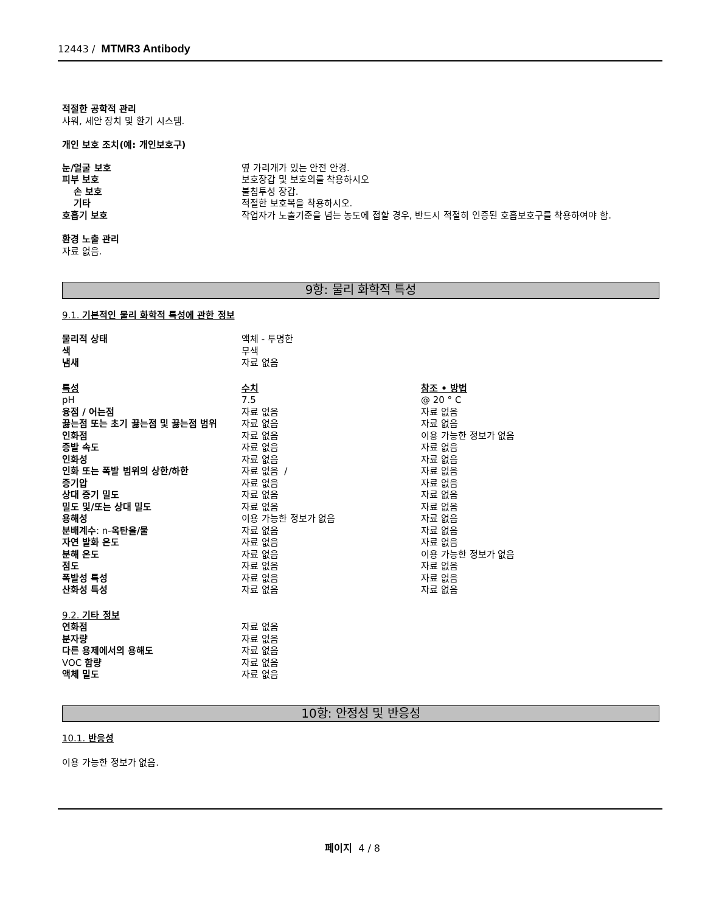12443 / MTMR3 Antibody
적절한 공학적 관리
샤워, 세안 장치 및 환기 시스템.
개인 보호 조치(예: 개인보호구)
| 눈/얼굴 보호 | 옆 가리개가 있는 안전 안경. |
| 피부 보호 | 보호장갑 및 보호의를 착용하시오 |
| 손 보호 | 불침투성 장갑. |
| 기타 | 적절한 보호복을 착용하시오. |
| 호흡기 보호 | 작업자가 노출기준을 넘는 농도에 접할 경우, 반드시 적절히 인증된 호흡보호구를 착용하여야 함. |
환경 노출 관리
자료 없음.
9항: 물리 화학적 특성
9.1. 기본적인 물리 화학적 특성에 관한 정보
| 물리적 상태 | 액체 - 투명한 | |
| 색 | 무색 | |
| 냄새 | 자료 없음 | |
| 특성 | 수치 | 참조 • 방법 |
| pH | 7.5 | @ 20 ° C |
| 융점 / 어는점 | 자료 없음 | 자료 없음 |
| 끓는점 또는 초기 끓는점 및 끓는점 범위 | 자료 없음 | 자료 없음 |
| 인화점 | 자료 없음 | 이용 가능한 정보가 없음 |
| 증발 속도 | 자료 없음 | 자료 없음 |
| 인화성 | 자료 없음 | 자료 없음 |
| 인화 또는 폭발 범위의 상한/하한 | 자료 없음 / | 자료 없음 |
| 증기압 | 자료 없음 | 자료 없음 |
| 상대 증기 밀도 | 자료 없음 | 자료 없음 |
| 밀도 및/또는 상대 밀도 | 자료 없음 | 자료 없음 |
| 용해성 | 이용 가능한 정보가 없음 | 자료 없음 |
| 분배계수 : n- 옥탄올/물 | 자료 없음 | 자료 없음 |
| 자연 발화 온도 | 자료 없음 | 자료 없음 |
| 분해 온도 | 자료 없음 | 이용 가능한 정보가 없음 |
| 점도 | 자료 없음 | 자료 없음 |
| 폭발성 특성 | 자료 없음 | 자료 없음 |
| 산화성 특성 | 자료 없음 | 자료 없음 |
9.2. 기타 정보
| 연화점 | 자료 없음 |
| 분자량 | 자료 없음 |
| 다른 용제에서의 용해도 | 자료 없음 |
| VOC 함량 | 자료 없음 |
| 액체 밀도 | 자료 없음 |
10항: 안정성 및 반응성
10.1. 반응성
이용 가능한 정보가 없음.
페이지 4 / 8